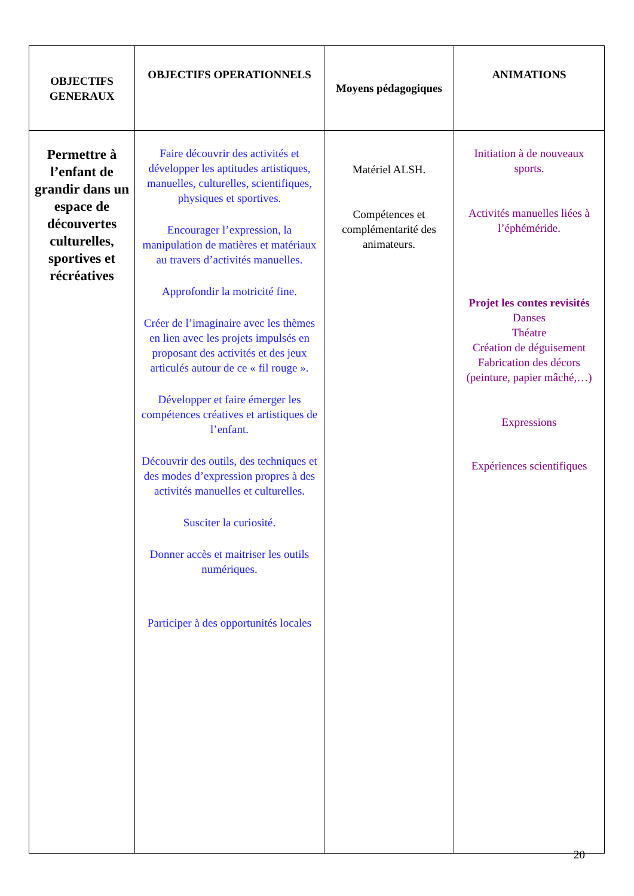| OBJECTIFS GENERAUX | OBJECTIFS OPERATIONNELS | Moyens pédagogiques | ANIMATIONS |
| --- | --- | --- | --- |
| Permettre à l’enfant de grandir dans un espace de découvertes culturelles, sportives et récréatives | Faire découvrir des activités et développer les aptitudes artistiques, manuelles, culturelles, scientifiques, physiques et sportives. Encourager l’expression, la manipulation de matières et matériaux au travers d’activités manuelles. Approfondir la motricité fine. Créer de l’imaginaire avec les thèmes en lien avec les projets impulsés en proposant des activités et des jeux articulés autour de ce « fil rouge ». Développer et faire émerger les compétences créatives et artistiques de l’enfant. Découvrir des outils, des techniques et des modes d’expression propres à des activités manuelles et culturelles. Susciter la curiosité. Donner accès et maitriser les outils numériques. Participer à des opportunités locales | Matériel ALSH. Compétences et complémentarité des animateurs. | Initiation à de nouveaux sports. Activités manuelles liées à l’éphéméride. Projet les contes revisités Danses Théatre Création de déguisement Fabrication des décors (peinture, papier mâché,…) Expressions Expériences scientifiques |
20